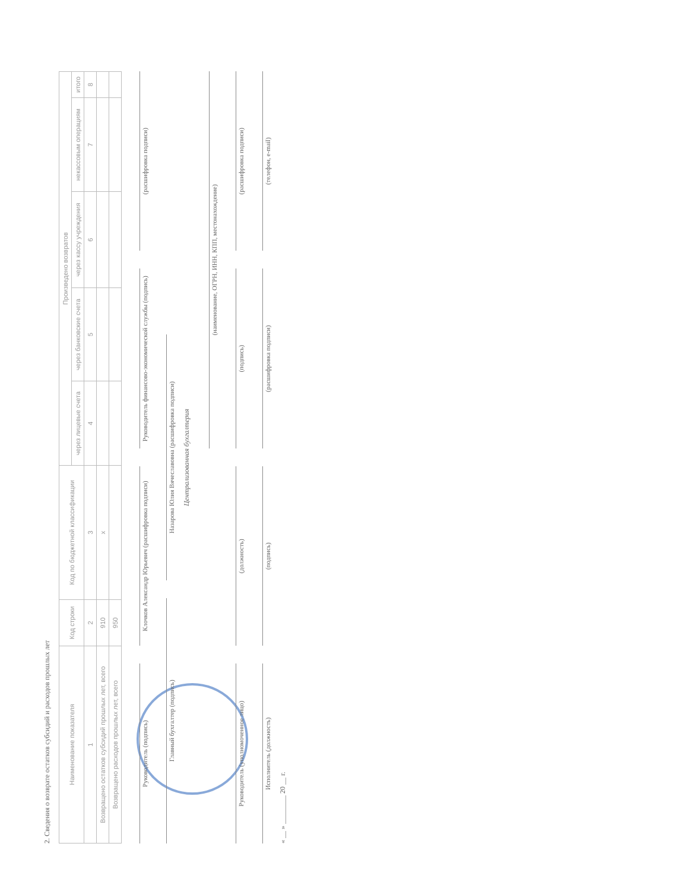2. Сведения о возврате остатков субсидий и расходов прошлых лет
| Наименование показателя | Код строки | Код по бюджетной классификации | Произведено возвратов | | | | |
| --- | --- | --- | --- | --- | --- | --- | --- |
| | | | через лицевые счета | через банковские счета | через кассу учреждения | некассовым операциям | итого |
| 1 | 2 | 3 | 4 | 5 | 6 | 7 | 8 |
| Возвращено остатков субсидий прошлых лет, всего | 910 | x | | | | | |
| Возвращено расходов прошлых лет, всего | 950 | | | | | | |
Руководитель (подпись)
Клочков Александр Юрьевич (расшифровка подписи)
Руководитель финансово-экономической службы (подпись)
(расшифровка подписи)
Главный бухгалтер (подпись)
Назарова Юлия Вячеславовна (расшифровка подписи)
Централизованная бухгалтерия
(наименование, ОГРН, ИНН, КПП, местонахождение)
Руководитель (уполномоченное лицо)
(должность)
(подпись)
(расшифровка подписи)
Исполнитель (должность)
(подпись)
(расшифровка подписи)
(телефон, e-mail)
« __ » ________ 20 __ г.